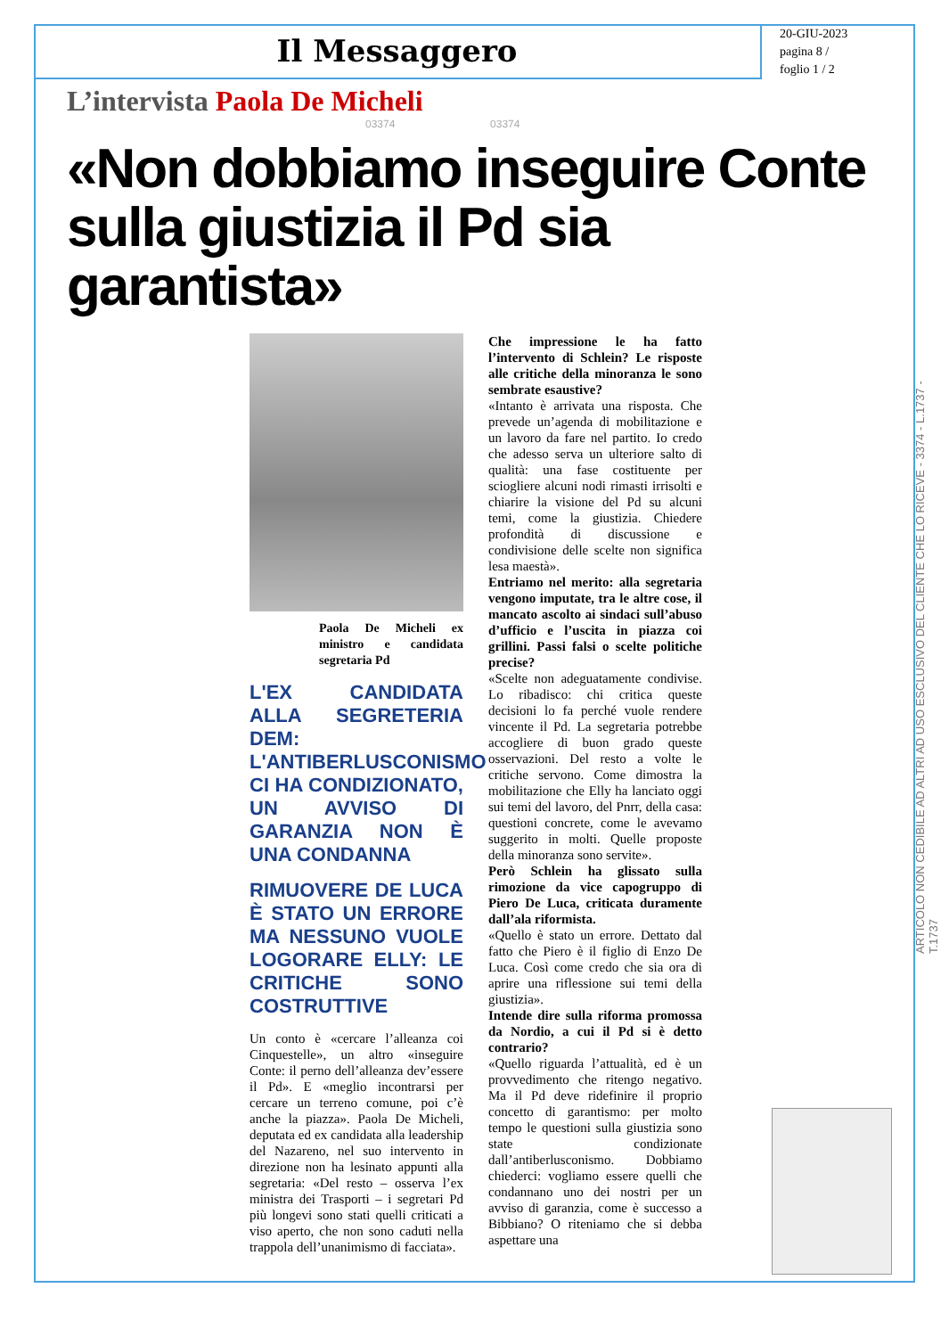Il Messaggero
20-GIU-2023
pagina 8 /
foglio 1 / 2
ARTICOLO NON CEDIBILE AD ALTRI AD USO ESCLUSIVO DEL CLIENTE CHE LO RICEVE - 3374 - L.1737 - T.1737
L’intervista Paola De Micheli
03374 03374
«Non dobbiamo inseguire Conte sulla giustizia il Pd sia garantista»
Paola De Micheli ex ministro e candidata segretaria Pd
L'EX CANDIDATA ALLA SEGRETERIA DEM: L'ANTIBERLUSCONISMO CI HA CONDIZIONATO, UN AVVISO DI GARANZIA NON È UNA CONDANNA
RIMUOVERE DE LUCA È STATO UN ERRORE MA NESSUNO VUOLE LOGORARE ELLY: LE CRITICHE SONO COSTRUTTIVE
Un conto è «cercare l’alleanza coi Cinquestelle», un altro «inseguire Conte: il perno dell’alleanza dev’essere il Pd». E «meglio incontrarsi per cercare un terreno comune, poi c’è anche la piazza». Paola De Micheli, deputata ed ex candidata alla leadership del Nazareno, nel suo intervento in direzione non ha lesinato appunti alla segretaria: «Del resto – osserva l’ex ministra dei Trasporti – i segretari Pd più longevi sono stati quelli criticati a viso aperto, che non sono caduti nella trappola dell’unanimismo di facciata».
Che impressione le ha fatto l’intervento di Schlein? Le risposte alle critiche della minoranza le sono sembrate esaustive?
«Intanto è arrivata una risposta. Che prevede un’agenda di mobilitazione e un lavoro da fare nel partito. Io credo che adesso serva un ulteriore salto di qualità: una fase costituente per sciogliere alcuni nodi rimasti irrisolti e chiarire la visione del Pd su alcuni temi, come la giustizia. Chiedere profondità di discussione e condivisione delle scelte non significa lesa maestà».
Entriamo nel merito: alla segretaria vengono imputate, tra le altre cose, il mancato ascolto ai sindaci sull’abuso d’ufficio e l’uscita in piazza coi grillini. Passi falsi o scelte politiche precise?
«Scelte non adeguatamente condivise. Lo ribadisco: chi critica queste decisioni lo fa perché vuole rendere vincente il Pd. La segretaria potrebbe accogliere di buon grado queste osservazioni. Del resto a volte le critiche servono. Come dimostra la mobilitazione che Elly ha lanciato oggi sui temi del lavoro, del Pnrr, della casa: questioni concrete, come le avevamo suggerito in molti. Quelle proposte della minoranza sono servite».
Però Schlein ha glissato sulla rimozione da vice capogruppo di Piero De Luca, criticata duramente dall’ala riformista.
«Quello è stato un errore. Dettato dal fatto che Piero è il figlio di Enzo De Luca. Così come credo che sia ora di aprire una riflessione sui temi della giustizia».
Intende dire sulla riforma promossa da Nordio, a cui il Pd si è detto contrario?
«Quello riguarda l’attualità, ed è un provvedimento che ritengo negativo. Ma il Pd deve ridefinire il proprio concetto di garantismo: per molto tempo le questioni sulla giustizia sono state condizionate dall’antiberlusconismo. Dobbiamo chiederci: vogliamo essere quelli che condannano uno dei nostri per un avviso di garanzia, come è successo a Bibbiano? O riteniamo che si debba aspettare una